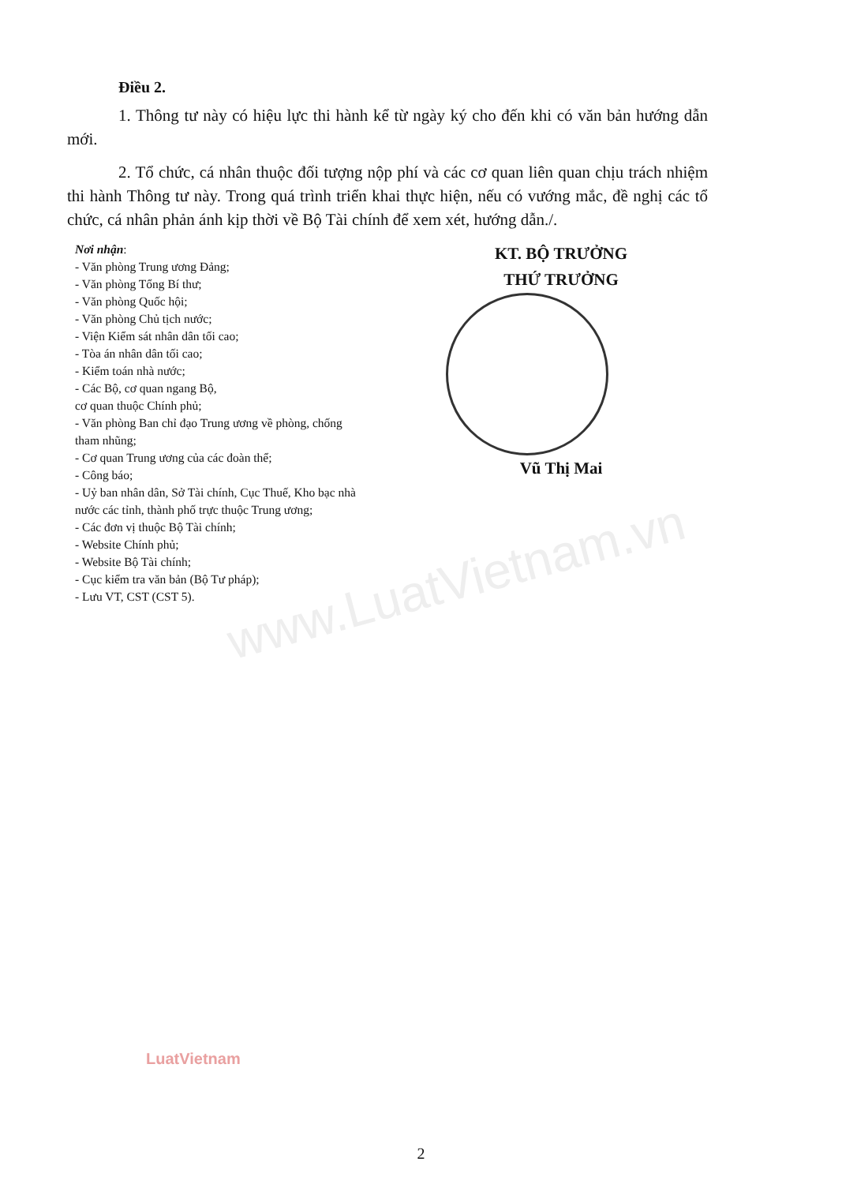www.LuatVietnam.vn
Điều 2.
1. Thông tư này có hiệu lực thi hành kể từ ngày ký cho đến khi có văn bản hướng dẫn mới.
2. Tổ chức, cá nhân thuộc đối tượng nộp phí và các cơ quan liên quan chịu trách nhiệm thi hành Thông tư này. Trong quá trình triển khai thực hiện, nếu có vướng mắc, đề nghị các tổ chức, cá nhân phản ánh kịp thời về Bộ Tài chính để xem xét, hướng dẫn./.
Nơi nhận:
- Văn phòng Trung ương Đảng;
- Văn phòng Tổng Bí thư;
- Văn phòng Quốc hội;
- Văn phòng Chủ tịch nước;
- Viện Kiểm sát nhân dân tối cao;
- Tòa án nhân dân tối cao;
- Kiểm toán nhà nước;
- Các Bộ, cơ quan ngang Bộ,
cơ quan thuộc Chính phủ;
- Văn phòng Ban chỉ đạo Trung ương về phòng, chống tham nhũng;
- Cơ quan Trung ương của các đoàn thể;
- Công báo;
- Uỷ ban nhân dân, Sở Tài chính, Cục Thuế, Kho bạc nhà nước các tỉnh, thành phố trực thuộc Trung ương;
- Các đơn vị thuộc Bộ Tài chính;
- Website Chính phủ;
- Website Bộ Tài chính;
- Cục kiểm tra văn bản (Bộ Tư pháp);
- Lưu VT, CST (CST 5).
KT. BỘ TRƯỞNG
THỨ TRƯỞNG
Vũ Thị Mai
LuatVietnam
2